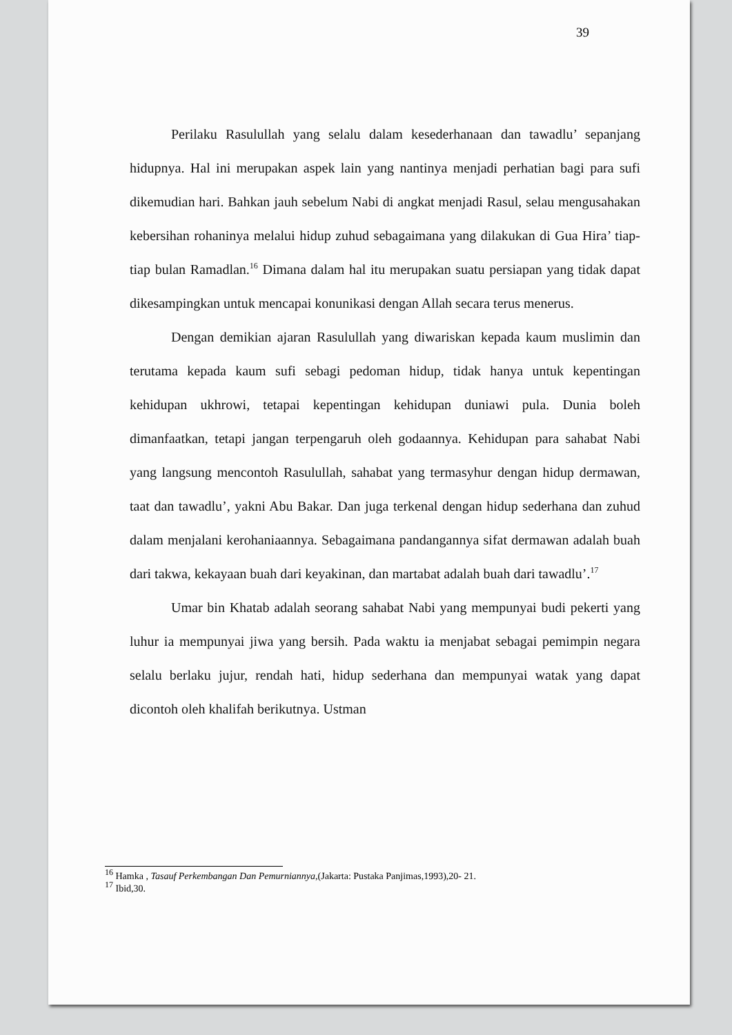39
Perilaku Rasulullah yang selalu dalam kesederhanaan dan tawadlu’ sepanjang hidupnya. Hal ini merupakan aspek lain yang nantinya menjadi perhatian bagi para sufi dikemudian hari. Bahkan jauh sebelum Nabi di angkat menjadi Rasul, selau mengusahakan kebersihan rohaninya melalui hidup zuhud sebagaimana yang dilakukan di Gua Hira’ tiap-tiap bulan Ramadlan.<sup>16</sup> Dimana dalam hal itu merupakan suatu persiapan yang tidak dapat dikesampingkan untuk mencapai konunikasi dengan Allah secara terus menerus.
Dengan demikian ajaran Rasulullah yang diwariskan kepada kaum muslimin dan terutama kepada kaum sufi sebagi pedoman hidup, tidak hanya untuk kepentingan kehidupan ukhrowi, tetapai kepentingan kehidupan duniawi pula. Dunia boleh dimanfaatkan, tetapi jangan terpengaruh oleh godaannya. Kehidupan para sahabat Nabi yang langsung mencontoh Rasulullah, sahabat yang termasyhur dengan hidup dermawan, taat dan tawadlu’, yakni Abu Bakar. Dan juga terkenal dengan hidup sederhana dan zuhud dalam menjalani kerohaniaannya. Sebagaimana pandangannya sifat dermawan adalah buah dari takwa, kekayaan buah dari keyakinan, dan martabat adalah buah dari tawadlu’.<sup>17</sup>
Umar bin Khatab adalah seorang sahabat Nabi yang mempunyai budi pekerti yang luhur ia mempunyai jiwa yang bersih. Pada waktu ia menjabat sebagai pemimpin negara selalu berlaku jujur, rendah hati, hidup sederhana dan mempunyai watak yang dapat dicontoh oleh khalifah berikutnya. Ustman
<sup>16</sup> Hamka , Tasauf Perkembangan Dan Pemurniannya,(Jakarta: Pustaka Panjimas,1993),20- 21.
<sup>17</sup> Ibid,30.